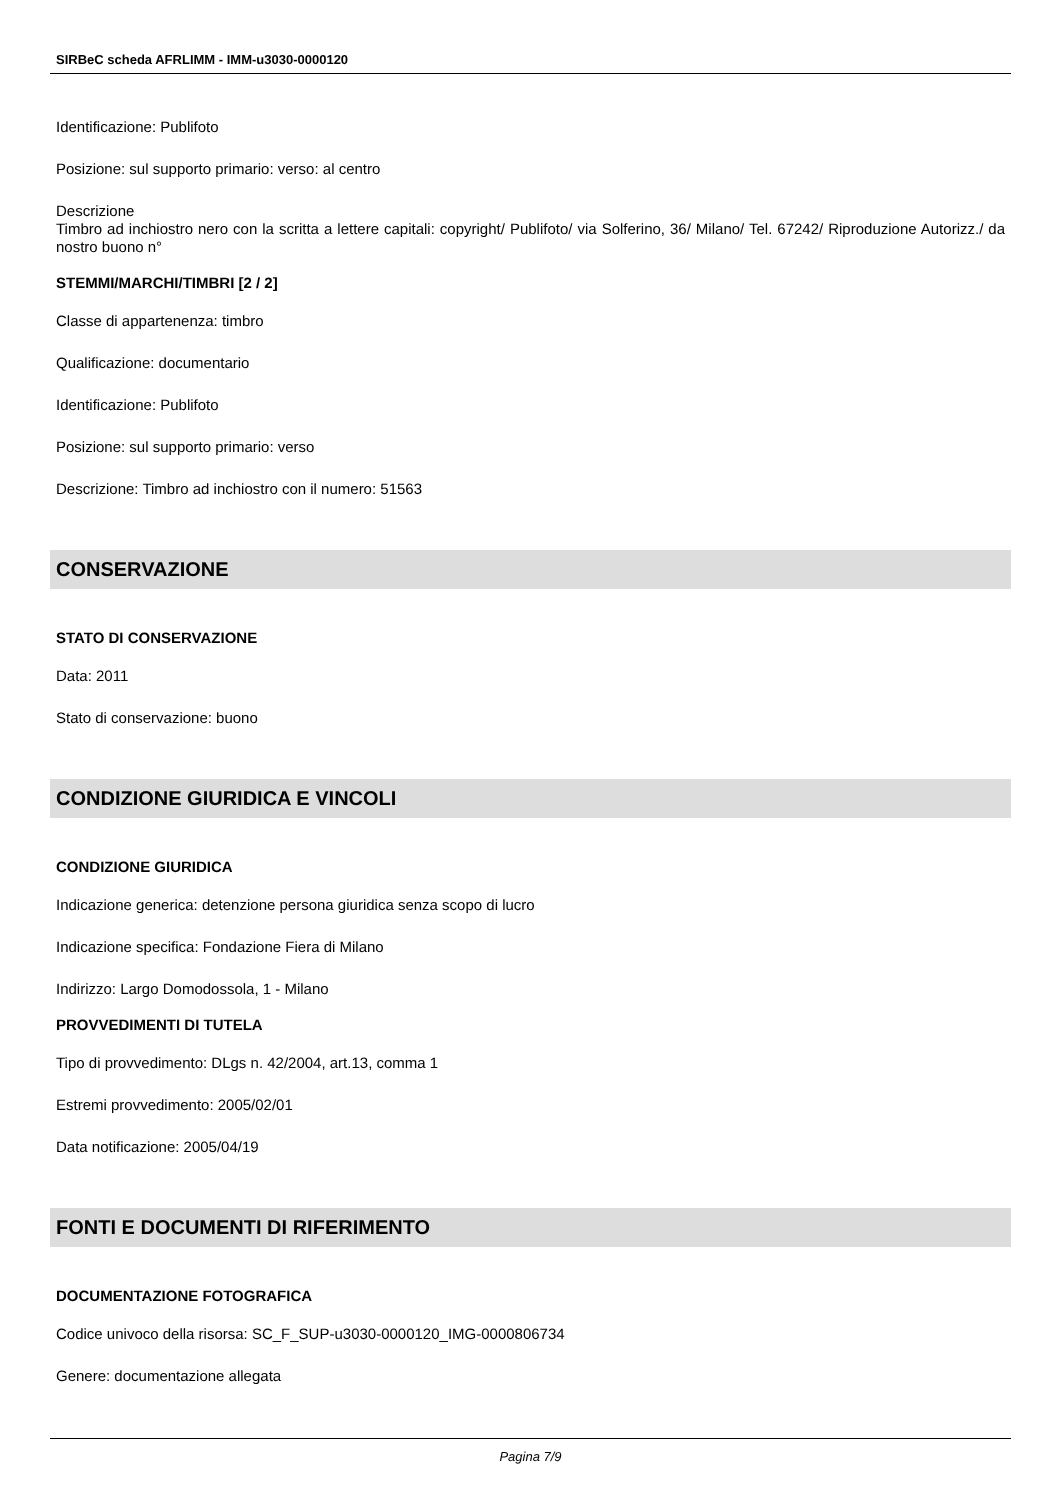SIRBeC scheda AFRLIMM - IMM-u3030-0000120
Identificazione: Publifoto
Posizione: sul supporto primario: verso: al centro
Descrizione
Timbro ad inchiostro nero con la scritta a lettere capitali: copyright/ Publifoto/ via Solferino, 36/ Milano/ Tel. 67242/ Riproduzione Autorizz./ da nostro buono n°
STEMMI/MARCHI/TIMBRI [2 / 2]
Classe di appartenenza: timbro
Qualificazione: documentario
Identificazione: Publifoto
Posizione: sul supporto primario: verso
Descrizione: Timbro ad inchiostro con il numero: 51563
CONSERVAZIONE
STATO DI CONSERVAZIONE
Data: 2011
Stato di conservazione: buono
CONDIZIONE GIURIDICA E VINCOLI
CONDIZIONE GIURIDICA
Indicazione generica: detenzione persona giuridica senza scopo di lucro
Indicazione specifica: Fondazione Fiera di Milano
Indirizzo: Largo Domodossola, 1 - Milano
PROVVEDIMENTI DI TUTELA
Tipo di provvedimento: DLgs n. 42/2004, art.13, comma 1
Estremi provvedimento: 2005/02/01
Data notificazione: 2005/04/19
FONTI E DOCUMENTI DI RIFERIMENTO
DOCUMENTAZIONE FOTOGRAFICA
Codice univoco della risorsa: SC_F_SUP-u3030-0000120_IMG-0000806734
Genere: documentazione allegata
Pagina 7/9